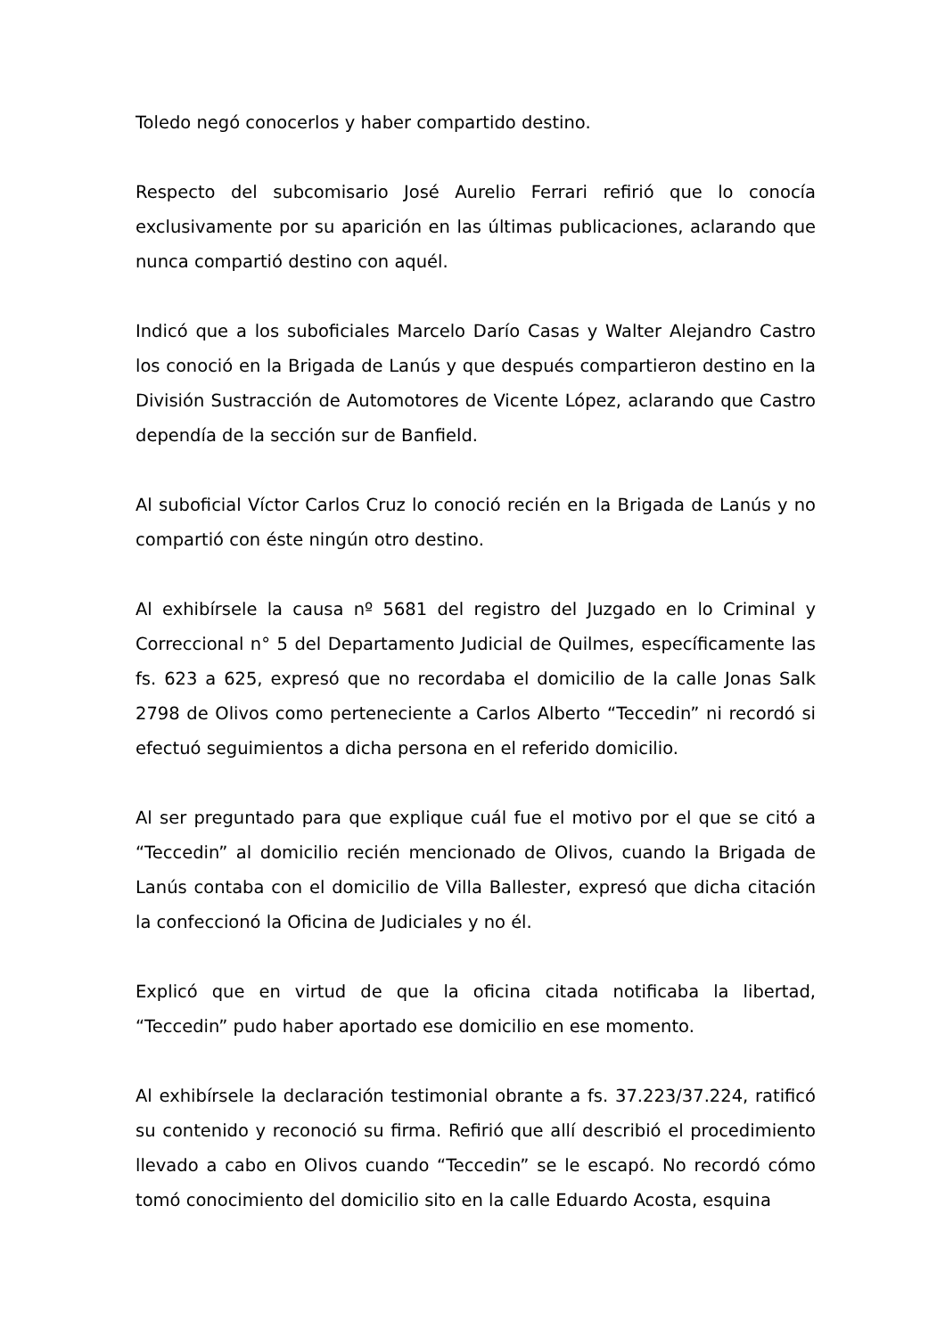Toledo negó conocerlos y haber compartido destino.
Respecto del subcomisario José Aurelio Ferrari refirió que lo conocía exclusivamente por su aparición en las últimas publicaciones, aclarando que nunca compartió destino con aquél.
Indicó que a los suboficiales Marcelo Darío Casas y Walter Alejandro Castro los conoció en la Brigada de Lanús y que después compartieron destino en la División Sustracción de Automotores de Vicente López, aclarando que Castro dependía de la sección sur de Banfield.
Al suboficial Víctor Carlos Cruz lo conoció recién en la Brigada de Lanús y no compartió con éste ningún otro destino.
Al exhibírsele la causa nº 5681 del registro del Juzgado en lo Criminal y Correccional n° 5 del Departamento Judicial de Quilmes, específicamente las fs. 623 a 625, expresó que no recordaba el domicilio de la calle Jonas Salk 2798 de Olivos como perteneciente a Carlos Alberto “Teccedin” ni recordó si efectuó seguimientos a dicha persona en el referido domicilio.
Al ser preguntado para que explique cuál fue el motivo por el que se citó a “Teccedin” al domicilio recién mencionado de Olivos, cuando la Brigada de Lanús contaba con el domicilio de Villa Ballester, expresó que dicha citación la confeccionó la Oficina de Judiciales y no él.
Explicó que en virtud de que la oficina citada notificaba la libertad, “Teccedin” pudo haber aportado ese domicilio en ese momento.
Al exhibírsele la declaración testimonial obrante a fs. 37.223/37.224, ratificó su contenido y reconoció su firma. Refirió que allí describió el procedimiento llevado a cabo en Olivos cuando “Teccedin” se le escapó. No recordó cómo tomó conocimiento del domicilio sito en la calle Eduardo Acosta, esquina